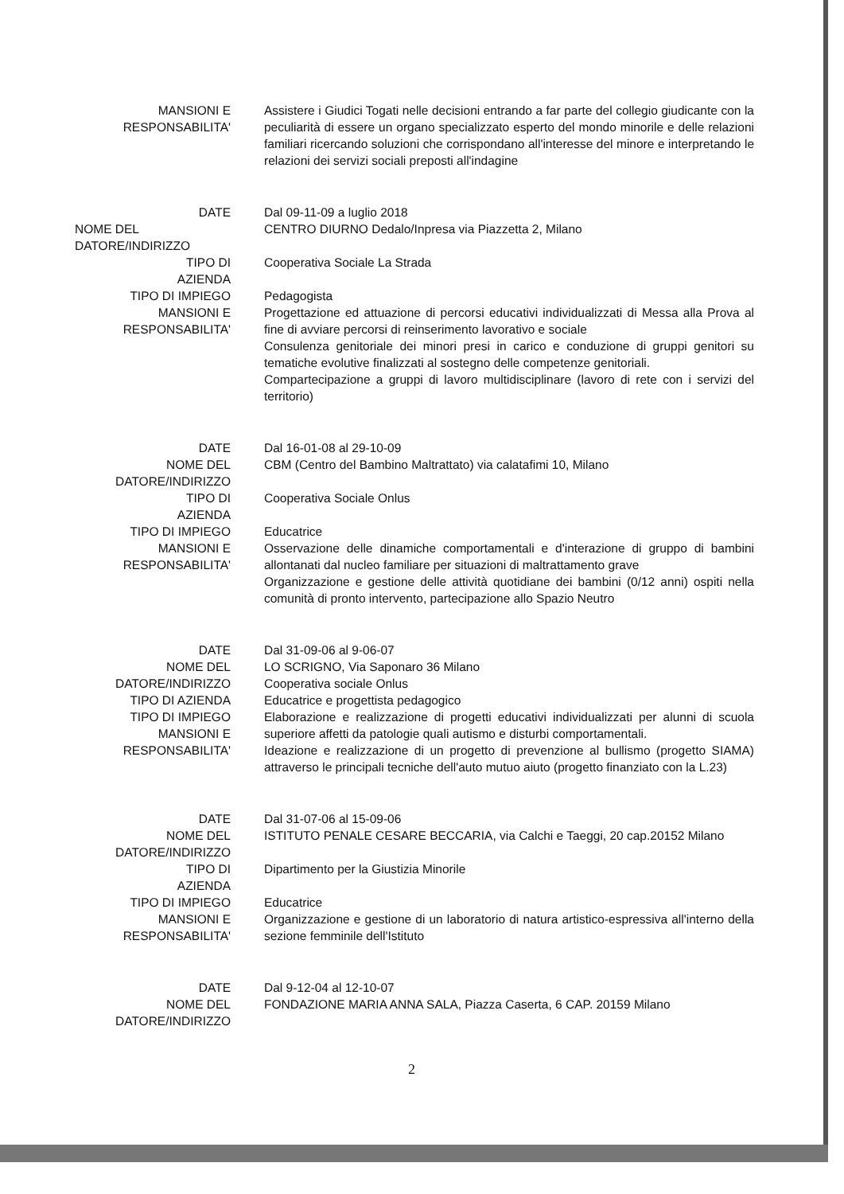MANSIONI E
RESPONSABILITA'
Assistere i Giudici Togati nelle decisioni entrando a far parte del collegio giudicante con la peculiarità di essere un organo specializzato esperto del mondo minorile e delle relazioni familiari ricercando soluzioni che corrispondano all'interesse del minore e interpretando le relazioni dei servizi sociali preposti all'indagine
DATE Dal 09-11-09 a luglio 2018
NOME DEL
DATORE/INDIRIZZO
CENTRO DIURNO Dedalo/Inpresa via Piazzetta 2, Milano
TIPO DI
AZIENDA
Cooperativa Sociale La Strada
TIPO DI IMPIEGO Pedagogista
MANSIONI E
RESPONSABILITA'
Progettazione ed attuazione di percorsi educativi individualizzati di Messa alla Prova al fine di avviare percorsi di reinserimento lavorativo e sociale
Consulenza genitoriale dei minori presi in carico e conduzione di gruppi genitori su tematiche evolutive finalizzati al sostegno delle competenze genitoriali.
Compartecipazione a gruppi di lavoro multidisciplinare (lavoro di rete con i servizi del territorio)
DATE Dal 16-01-08 al 29-10-09
NOME DEL
DATORE/INDIRIZZO
CBM (Centro del Bambino Maltrattato) via calatafimi 10, Milano
TIPO DI
AZIENDA
Cooperativa Sociale Onlus
TIPO DI IMPIEGO Educatrice
MANSIONI E
RESPONSABILITA'
Osservazione delle dinamiche comportamentali e d'interazione di gruppo di bambini allontanati dal nucleo familiare per situazioni di maltrattamento grave
Organizzazione e gestione delle attività quotidiane dei bambini (0/12 anni) ospiti nella comunità di pronto intervento, partecipazione allo Spazio Neutro
DATE
NOME DEL
DATORE/INDIRIZZO
TIPO DI AZIENDA
TIPO DI IMPIEGO
MANSIONI E
RESPONSABILITA'
Dal 31-09-06 al 9-06-07
LO SCRIGNO, Via Saponaro 36 Milano
Cooperativa sociale Onlus
Educatrice e progettista pedagogico
Elaborazione e realizzazione di progetti educativi individualizzati per alunni di scuola superiore affetti da patologie quali autismo e disturbi comportamentali.
Ideazione e realizzazione di un progetto di prevenzione al bullismo (progetto SIAMA) attraverso le principali tecniche dell'auto mutuo aiuto (progetto finanziato con la L.23)
DATE Dal 31-07-06 al 15-09-06
NOME DEL
DATORE/INDIRIZZO
ISTITUTO PENALE CESARE BECCARIA, via Calchi e Taeggi, 20 cap.20152 Milano
TIPO DI
AZIENDA
Dipartimento per la Giustizia Minorile
TIPO DI IMPIEGO Educatrice
MANSIONI E
RESPONSABILITA'
Organizzazione e gestione di un laboratorio di natura artistico-espressiva all'interno della sezione femminile dell'Istituto
DATE Dal 9-12-04 al 12-10-07
NOME DEL
DATORE/INDIRIZZO
FONDAZIONE MARIA ANNA SALA, Piazza Caserta, 6 CAP. 20159 Milano
2